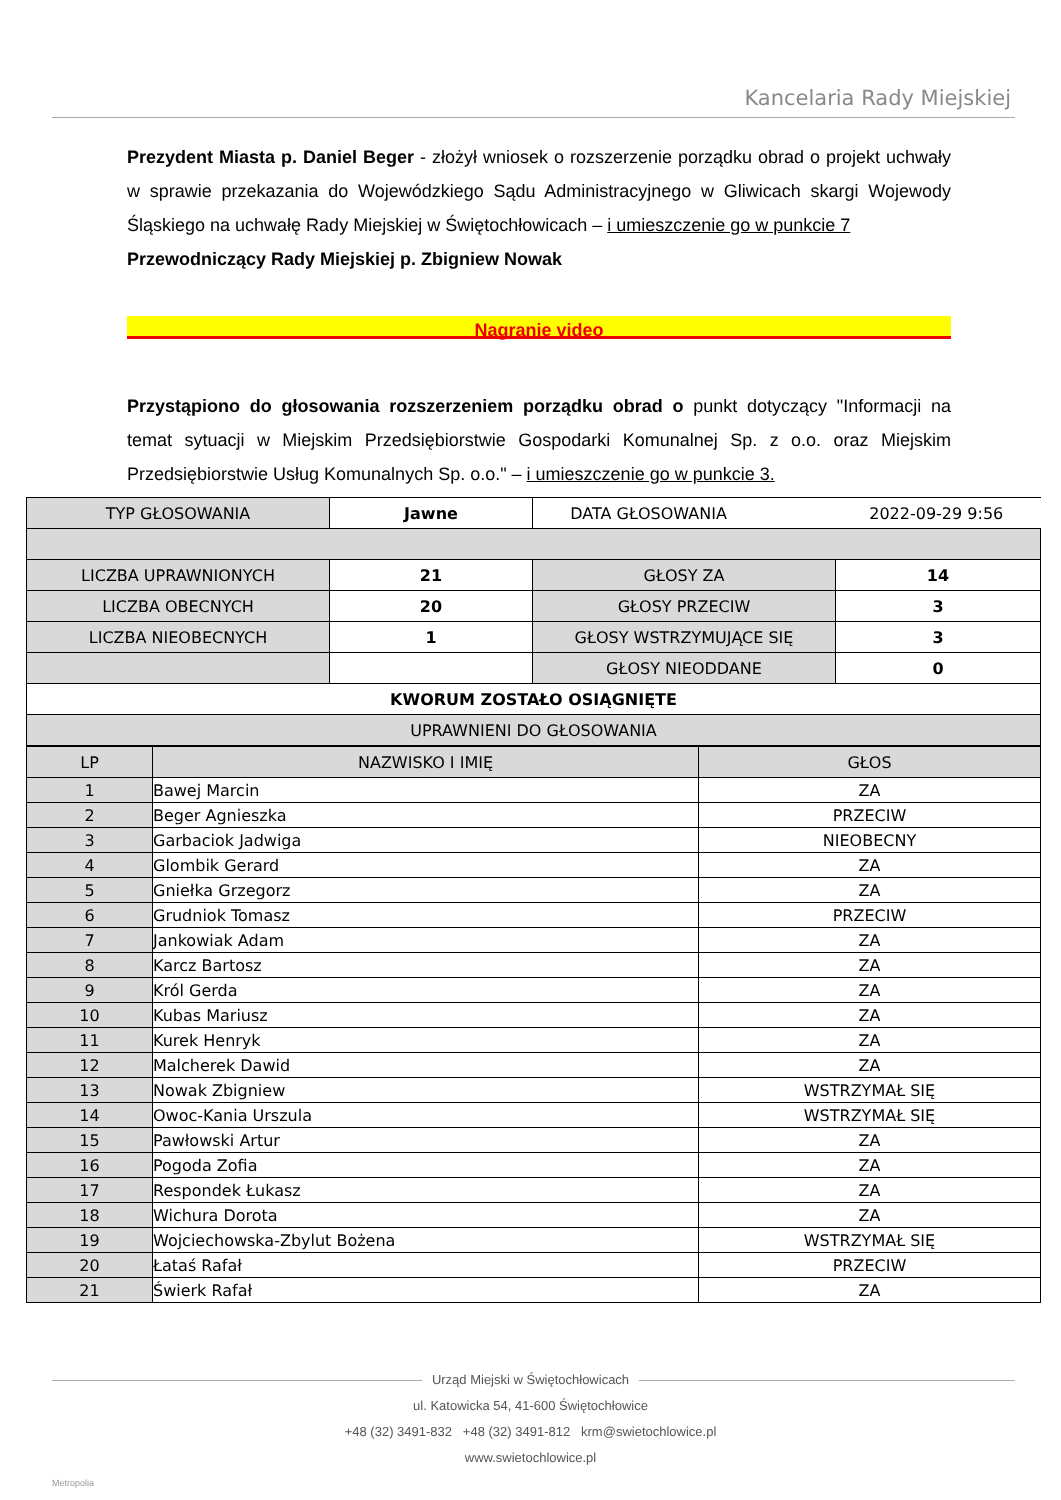Kancelaria Rady Miejskiej
Prezydent Miasta p. Daniel Beger - złożył wniosek o rozszerzenie porządku obrad o projekt uchwały w sprawie przekazania do Wojewódzkiego Sądu Administracyjnego w Gliwicach skargi Wojewody Śląskiego na uchwałę Rady Miejskiej w Świętochłowicach – i umieszczenie go w punkcie 7
Przewodniczący Rady Miejskiej p. Zbigniew Nowak
Nagranie video
Przystąpiono do głosowania rozszerzeniem porządku obrad o punkt dotyczący "Informacji na temat sytuacji w Miejskim Przedsiębiorstwie Gospodarki Komunalnej Sp. z o.o. oraz Miejskim Przedsiębiorstwie Usług Komunalnych Sp. o.o." – i umieszczenie go w punkcie 3.
| TYP GŁOSOWANIA | Jawne | DATA GŁOSOWANIA 2022-09-29 9:56 | |
| LICZBA UPRAWNIONYCH | 21 | GŁOSY ZA | 14 |
| LICZBA OBECNYCH | 20 | GŁOSY PRZECIW | 3 |
| LICZBA NIEOBECNYCH | 1 | GŁOSY WSTRZYMUJĄCE SIĘ | 3 |
| | | GŁOSY NIEODDANE | 0 |
| KWORUM ZOSTAŁO OSIĄGNIĘTE | | | |
| UPRAWNIENI DO GŁOSOWANIA | | | |
| LP | NAZWISKO I IMIĘ | GŁOS |
| --- | --- | --- |
| 1 | Bawej Marcin | ZA |
| 2 | Beger Agnieszka | PRZECIW |
| 3 | Garbaciok Jadwiga | NIEOBECNY |
| 4 | Glombik Gerard | ZA |
| 5 | Gniełka Grzegorz | ZA |
| 6 | Grudniok Tomasz | PRZECIW |
| 7 | Jankowiak Adam | ZA |
| 8 | Karcz Bartosz | ZA |
| 9 | Król Gerda | ZA |
| 10 | Kubas Mariusz | ZA |
| 11 | Kurek Henryk | ZA |
| 12 | Malcherek Dawid | ZA |
| 13 | Nowak Zbigniew | WSTRZYMAŁ SIĘ |
| 14 | Owoc-Kania Urszula | WSTRZYMAŁ SIĘ |
| 15 | Pawłowski Artur | ZA |
| 16 | Pogoda Zofia | ZA |
| 17 | Respondek Łukasz | ZA |
| 18 | Wichura Dorota | ZA |
| 19 | Wojciechowska-Zbylut Bożena | WSTRZYMAŁ SIĘ |
| 20 | Łataś Rafał | PRZECIW |
| 21 | Świerk Rafał | ZA |
Urząd Miejski w Świętochłowicach
ul. Katowicka 54, 41-600 Świętochłowice
+48 (32) 3491-832 +48 (32) 3491-812 krm@swietochlowice.pl
www.swietochlowice.pl
Metropolia